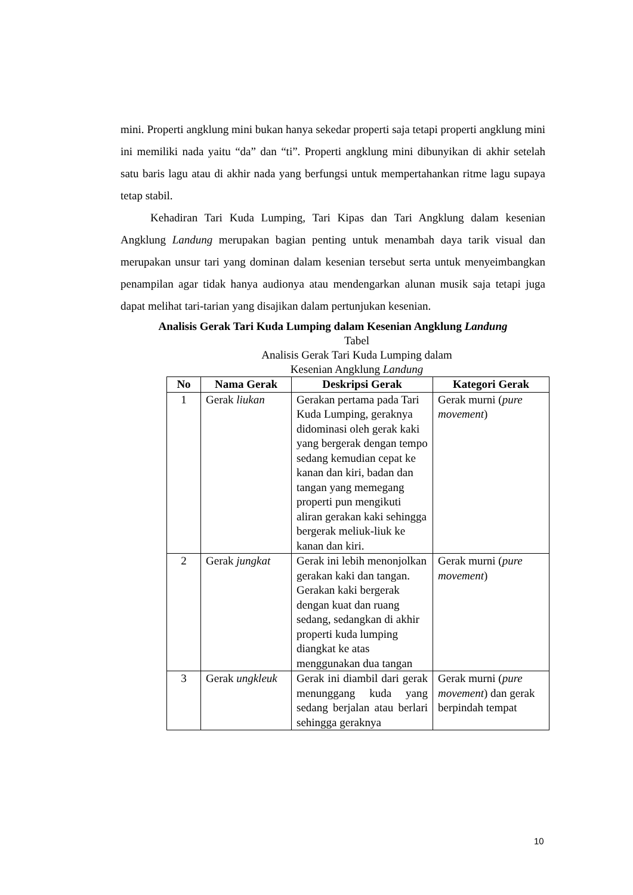mini. Properti angklung mini bukan hanya sekedar properti saja tetapi properti angklung mini ini memiliki nada yaitu “da” dan “ti”. Properti angklung mini dibunyikan di akhir setelah satu baris lagu atau di akhir nada yang berfungsi untuk mempertahankan ritme lagu supaya tetap stabil.
Kehadiran Tari Kuda Lumping, Tari Kipas dan Tari Angklung dalam kesenian Angklung Landung merupakan bagian penting untuk menambah daya tarik visual dan merupakan unsur tari yang dominan dalam kesenian tersebut serta untuk menyeimbangkan penampilan agar tidak hanya audionya atau mendengarkan alunan musik saja tetapi juga dapat melihat tari-tarian yang disajikan dalam pertunjukan kesenian.
Analisis Gerak Tari Kuda Lumping dalam Kesenian Angklung Landung
Tabel
Analisis Gerak Tari Kuda Lumping dalam
Kesenian Angklung Landung
| No | Nama Gerak | Deskripsi Gerak | Kategori Gerak |
| --- | --- | --- | --- |
| 1 | Gerak liukan | Gerakan pertama pada Tari Kuda Lumping, geraknya didominasi oleh gerak kaki yang bergerak dengan tempo sedang kemudian cepat ke kanan dan kiri, badan dan tangan yang memegang properti pun mengikuti aliran gerakan kaki sehingga bergerak meliuk-liuk ke kanan dan kiri. | Gerak murni ( pure movement ) |
| 2 | Gerak jungkat | Gerak ini lebih menonjolkan gerakan kaki dan tangan. Gerakan kaki bergerak dengan kuat dan ruang sedang, sedangkan di akhir properti kuda lumping diangkat ke atas menggunakan dua tangan | Gerak murni ( pure movement ) |
| 3 | Gerak ungkleuk | Gerak ini diambil dari gerak menunggang kuda yang sedang berjalan atau berlari sehingga geraknya | Gerak murni ( pure movement ) dan gerak berpindah tempat |
10